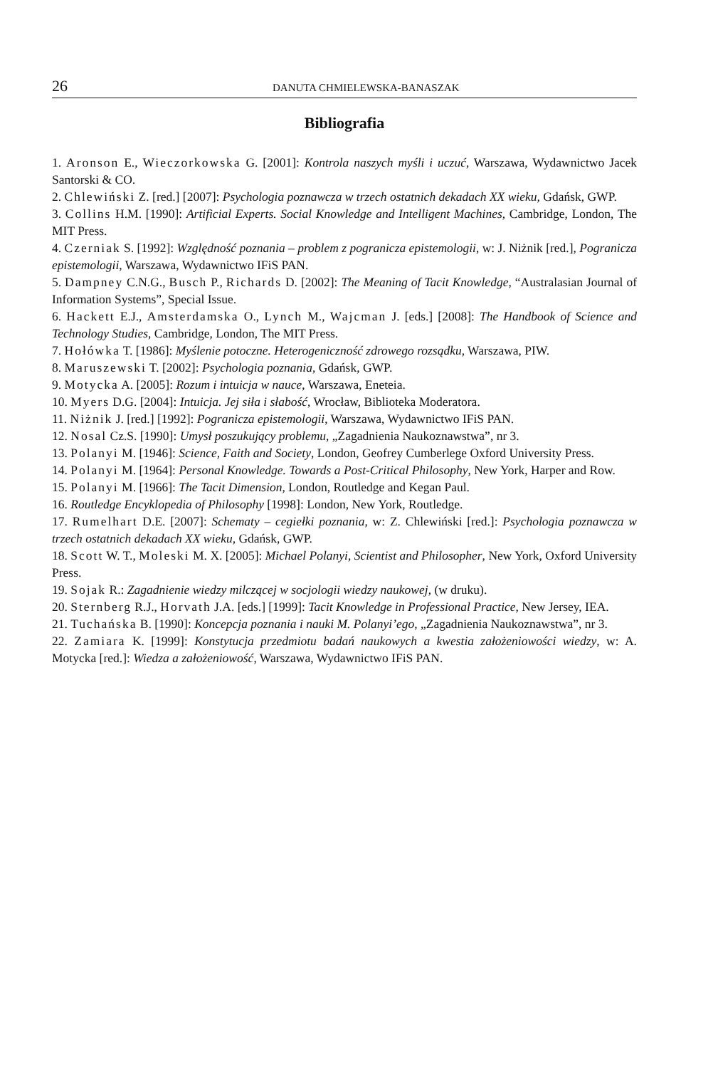26 DANUTA CHMIELEWSKA-BANASZAK
Bibliografia
1. Aronson E., Wieczorkowska G. [2001]: Kontrola naszych myśli i uczuć, Warszawa, Wydawnictwo Jacek Santorski & CO.
2. Chlewiński Z. [red.] [2007]: Psychologia poznawcza w trzech ostatnich dekadach XX wieku, Gdańsk, GWP.
3. Collins H.M. [1990]: Artificial Experts. Social Knowledge and Intelligent Machines, Cambridge, London, The MIT Press.
4. Czerniak S. [1992]: Względność poznania – problem z pogranicza epistemologii, w: J. Niżnik [red.], Pogranicza epistemologii, Warszawa, Wydawnictwo IFiS PAN.
5. Dampney C.N.G., Busch P., Richards D. [2002]: The Meaning of Tacit Knowledge, “Australasian Journal of Information Systems”, Special Issue.
6. Hackett E.J., Amsterdamska O., Lynch M., Wajcman J. [eds.] [2008]: The Handbook of Science and Technology Studies, Cambridge, London, The MIT Press.
7. Hołówka T. [1986]: Myślenie potoczne. Heterogeniczność zdrowego rozsądku, Warszawa, PIW.
8. Maruszewski T. [2002]: Psychologia poznania, Gdańsk, GWP.
9. Motycka A. [2005]: Rozum i intuicja w nauce, Warszawa, Eneteia.
10. Myers D.G. [2004]: Intuicja. Jej siła i słabość, Wrocław, Biblioteka Moderatora.
11. Niżnik J. [red.] [1992]: Pogranicza epistemologii, Warszawa, Wydawnictwo IFiS PAN.
12. Nosal Cz.S. [1990]: Umysł poszukujący problemu, „Zagadnienia Naukoznawstwa”, nr 3.
13. Polanyi M. [1946]: Science, Faith and Society, London, Geofrey Cumberlege Oxford University Press.
14. Polanyi M. [1964]: Personal Knowledge. Towards a Post-Critical Philosophy, New York, Harper and Row.
15. Polanyi M. [1966]: The Tacit Dimension, London, Routledge and Kegan Paul.
16. Routledge Encyklopedia of Philosophy [1998]: London, New York, Routledge.
17. Rumelhart D.E. [2007]: Schematy – cegiełki poznania, w: Z. Chlewiński [red.]: Psychologia poznawcza w trzech ostatnich dekadach XX wieku, Gdańsk, GWP.
18. Scott W. T., Moleski M. X. [2005]: Michael Polanyi, Scientist and Philosopher, New York, Oxford University Press.
19. Sojak R.: Zagadnienie wiedzy milczącej w socjologii wiedzy naukowej, (w druku).
20. Sternberg R.J., Horvath J.A. [eds.] [1999]: Tacit Knowledge in Professional Practice, New Jersey, IEA.
21. Tuchańska B. [1990]: Koncepcja poznania i nauki M. Polanyi’ego, „Zagadnienia Naukoznawstwa”, nr 3.
22. Zamiara K. [1999]: Konstytucja przedmiotu badań naukowych a kwestia założeniowości wiedzy, w: A. Motycka [red.]: Wiedza a założeniowość, Warszawa, Wydawnictwo IFiS PAN.